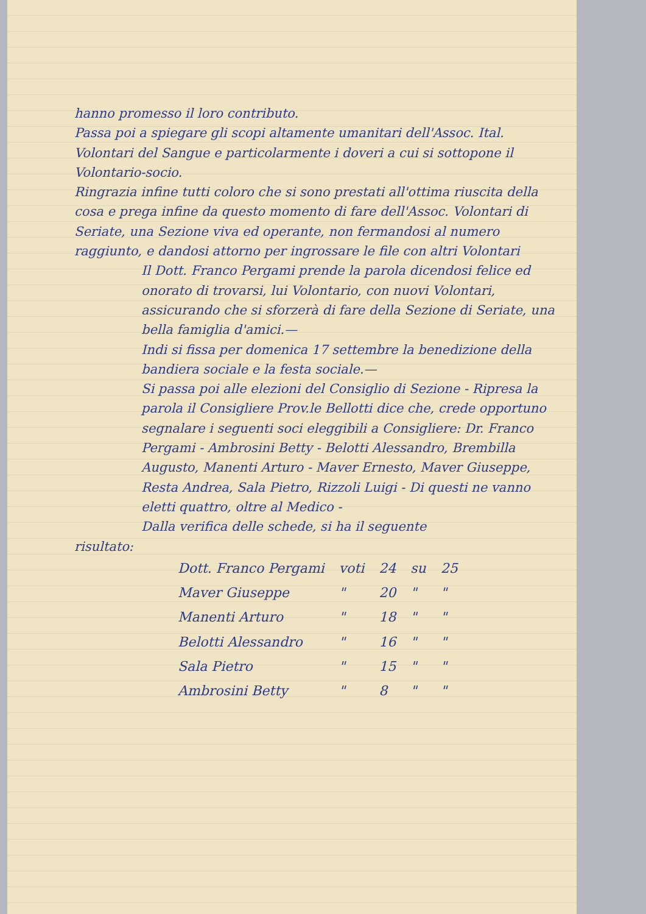hanno promesso il loro contributo.
Passa poi a spiegare gli scopi altamente umanitari dell'Assoc. Ital. Volontari del Sangue e particolarmente i doveri a cui si sottopone il Volontario-socio.
Ringrazia infine tutti coloro che si sono prestati all'ottima riuscita della cosa e prega infine da questo momento di fare dell'Assoc. Volontari di Seriate, una Sezione viva ed operante, non fermandosi al numero raggiunto, e dandosi attorno per ingrossare le file con altri Volontari
Il Dott. Franco Pergami prende la parola dicendosi felice ed onorato di trovarsi, lui Volontario, con nuovi Volontari, assicurando che si sforzerà di fare della Sezione di Seriate, una bella famiglia d'amici.—
Indi si fissa per domenica 17 settembre la benedizione della bandiera sociale e la festa sociale.—
Si passa poi alle elezioni del Consiglio di Sezione - Ripresa la parola il Consigliere Prov.le Bellotti dice che, crede opportuno segnalare i seguenti soci eleggibili a Consigliere: Dr. Franco Pergami - Ambrosini Betty - Belotti Alessandro, Brembilla Augusto, Manenti Arturo - Maver Ernesto, Maver Giuseppe, Resta Andrea, Sala Pietro, Rizzoli Luigi - Di questi ne vanno eletti quattro, oltre al Medico -
Dalla verifica delle schede, si ha il seguente
risultato:
| Dott. Franco Pergami | voti | 24 | su | 25 |
| Maver Giuseppe | " | 20 | " | " |
| Manenti Arturo | " | 18 | " | " |
| Belotti Alessandro | " | 16 | " | " |
| Sala Pietro | " | 15 | " | " |
| Ambrosini Betty | " | 8 | " | " |